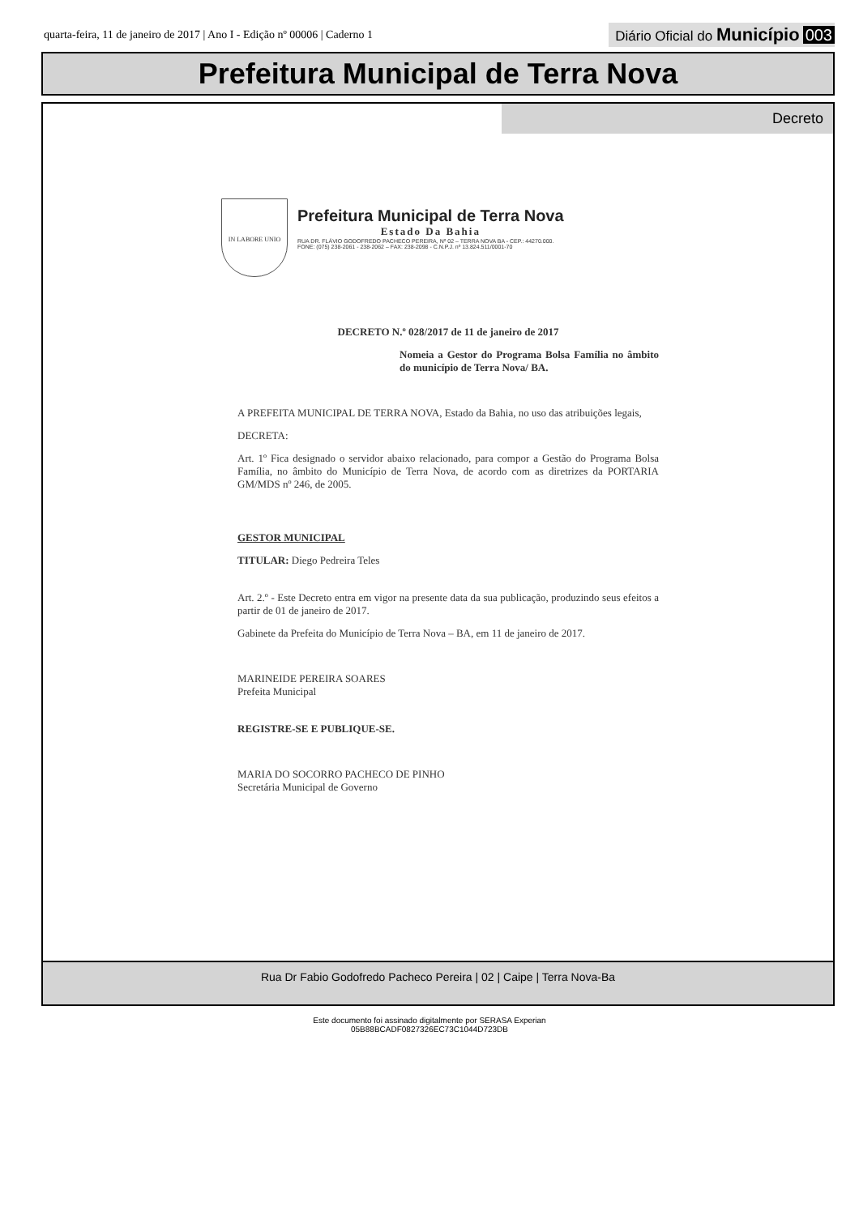quarta-feira, 11 de janeiro de 2017 | Ano I - Edição nº 00006 | Caderno 1
Diário Oficial do Município 003
Prefeitura Municipal de Terra Nova
Decreto
IN LABORE UNIO
Prefeitura Municipal de Terra Nova
Estado Da Bahia
RUA DR. FLÁVIO GODOFREDO PACHECO PEREIRA, Nº 02 – TERRA NOVA BA - CEP.: 44270.000.
FONE: (075) 238-2061 - 238-2062 – FAX: 238-2098 - C.N.P.J. nº 13.824.511/0001-70
DECRETO N.º 028/2017 de 11 de janeiro de 2017
Nomeia a Gestor do Programa Bolsa Família no âmbito do município de Terra Nova/ BA.
A PREFEITA MUNICIPAL DE TERRA NOVA, Estado da Bahia, no uso das atribuições legais,
DECRETA:
Art. 1º Fica designado o servidor abaixo relacionado, para compor a Gestão do Programa Bolsa Família, no âmbito do Município de Terra Nova, de acordo com as diretrizes da PORTARIA GM/MDS nº 246, de 2005.
GESTOR MUNICIPAL
TITULAR: Diego Pedreira Teles
Art. 2.º - Este Decreto entra em vigor na presente data da sua publicação, produzindo seus efeitos a partir de 01 de janeiro de 2017.
Gabinete da Prefeita do Município de Terra Nova – BA, em 11 de janeiro de 2017.
MARINEIDE PEREIRA SOARES
Prefeita Municipal
REGISTRE-SE E PUBLIQUE-SE.
MARIA DO SOCORRO PACHECO DE PINHO
Secretária Municipal de Governo
Rua Dr Fabio Godofredo Pacheco Pereira | 02 | Caipe | Terra Nova-Ba
Este documento foi assinado digitalmente por SERASA Experian
05B88BCADF0827326EC73C1044D723DB